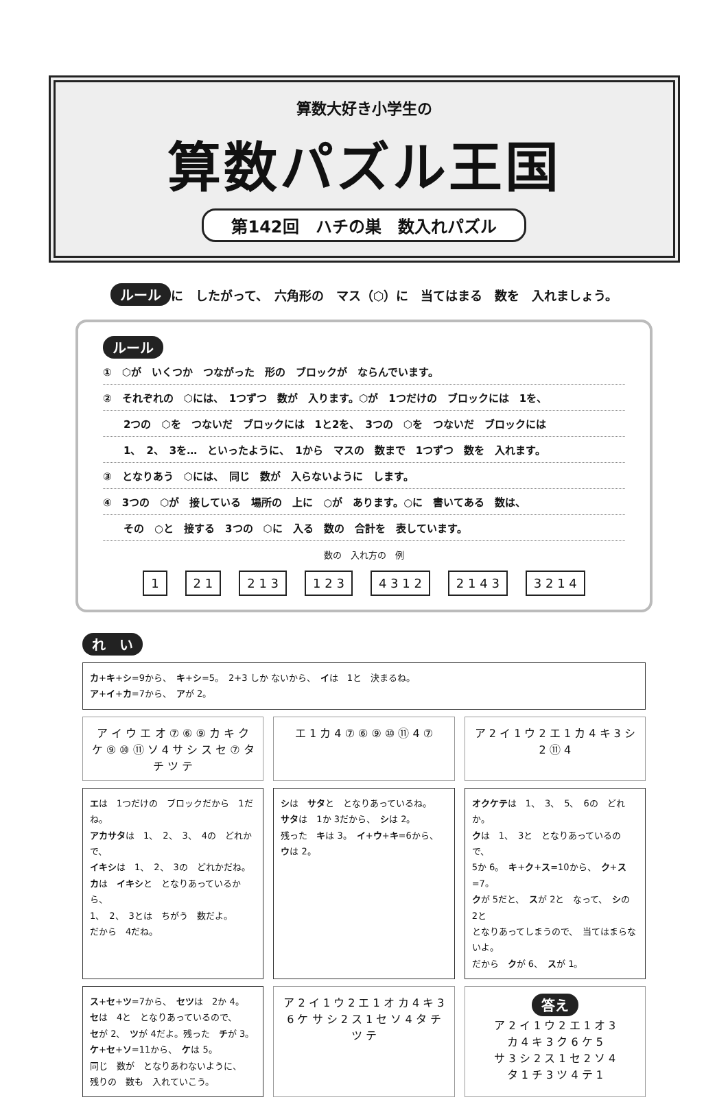算数大好き小学生の
算数パズル王国
第142回　ハチの巣　数入れパズル
ルール に　したがって、　六角形の　マス（⬡）に　当てはまる　数を　入れましょう。
ルール
①　⬡が　いくつか　つながった　形の　ブロックが　ならんでいます。
②　それぞれの　⬡には、　1つずつ　数が　入ります。⬡が　1つだけの　ブロックには　1を、
　　2つの　⬡を　つないだ　ブロックには　1と2を、　3つの　⬡を　つないだ　ブロックには
　　1、　2、　3を…　といったように、　1から　マスの　数まで　1つずつ　数を　入れます。
③　となりあう　⬡には、　同じ　数が　入らないように　します。
④　3つの　⬡が　接している　場所の　上に　○が　あります。○に　書いてある　数は、
　　その　○と　接する　3つの　⬡に　入る　数の　合計を　表しています。
数の　入れ方の　例
1 2 1 2 1 3 1 2 3 4 3 1 2 2 1 4 3 3 2 1 4
れ　い
カ+キ+シ=9から、　キ+シ=5。　2+3 しか ないから、　イは　1と　決まるね。
ア+イ+カ=7から、　アが 2。
ア イ ウ エ オ ⑦ ⑥ ⑨ カ キ ク ケ ⑨ ⑩ ⑪ ソ 4 サ シ ス セ ⑦ タ チ ツ テ
エ 1 カ 4 ⑦ ⑥ ⑨ ⑩ ⑪ 4 ⑦ ア 2 イ 1 ウ 2 エ 1 カ 4 キ 3 シ 2 ⑪ 4
エは　1つだけの　ブロックだから　1だね。
アカサタは　1、　2、　3、　4の　どれかで、
イキシは　1、　2、　3の　どれかだね。
カは　イキシと　となりあっているから、
1、　2、　3とは　ちがう　数だよ。
だから　4だね。
シは　サタと　となりあっているね。
サタは　1か 3だから、　シは 2。
残った　キは 3。　イ+ウ+キ=6から、
ウは 2。
オクケテは　1、　3、　5、　6の　どれか。
クは　1、　3と　となりあっているので、
5か 6。　キ+ク+ス=10から、　ク+ス=7。
クが 5だと、　スが 2と　なって、　シの 2と
となりあってしまうので、　当てはまらないよ。
だから　クが 6、　スが 1。
ス+セ+ツ=7から、　セツは　2か 4。
セは　4と　となりあっているので、
セが 2、　ツが 4だよ。残った　チが 3。
ケ+セ+ソ=11から、　ケは 5。
同じ　数が　となりあわないように、
残りの　数も　入れていこう。
ア 2 イ 1 ウ 2 エ 1 オ カ 4 キ 3 6 ケ サ シ 2 ス 1 セ ソ 4 タ チ ツ テ
答え
ア 2 イ 1 ウ 2 エ 1 オ 3
カ 4 キ 3 ク 6 ケ 5
サ 3 シ 2 ス 1 セ 2 ソ 4
タ 1 チ 3 ツ 4 テ 1